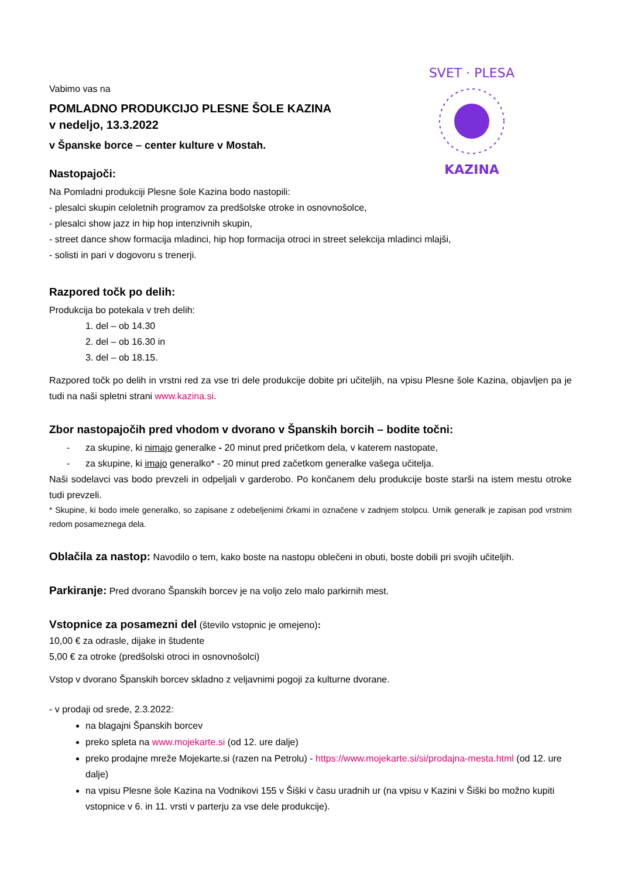SVET · PLESA
KAZINA
Vabimo vas na
POMLADNO PRODUKCIJO PLESNE ŠOLE KAZINA
v nedeljo, 13.3.2022
v Španske borce – center kulture v Mostah.
Nastopajoči:
Na Pomladni produkciji Plesne šole Kazina bodo nastopili:
- plesalci skupin celoletnih programov za predšolske otroke in osnovnošolce,
- plesalci show jazz in hip hop intenzivnih skupin,
- street dance show formacija mladinci, hip hop formacija otroci in street selekcija mladinci mlajši,
- solisti in pari v dogovoru s trenerji.
Razpored točk po delih:
Produkcija bo potekala v treh delih:
1. del – ob 14.30
2. del – ob 16.30 in
3. del – ob 18.15.
Razpored točk po delih in vrstni red za vse tri dele produkcije dobite pri učiteljih, na vpisu Plesne šole Kazina, objavljen pa je tudi na naši spletni strani www.kazina.si.
Zbor nastopajočih pred vhodom v dvorano v Španskih borcih – bodite točni:
- za skupine, ki nimajo generalke - 20 minut pred pričetkom dela, v katerem nastopate,
- za skupine, ki imajo generalko* - 20 minut pred začetkom generalke vašega učitelja.
Naši sodelavci vas bodo prevzeli in odpeljali v garderobo. Po končanem delu produkcije boste starši na istem mestu otroke tudi prevzeli.
* Skupine, ki bodo imele generalko, so zapisane z odebeljenimi črkami in označene v zadnjem stolpcu. Urnik generalk je zapisan pod vrstnim redom posameznega dela.
Oblačila za nastop: Navodilo o tem, kako boste na nastopu oblečeni in obuti, boste dobili pri svojih učiteljih.
Parkiranje: Pred dvorano Španskih borcev je na voljo zelo malo parkirnih mest.
Vstopnice za posamezni del (število vstopnic je omejeno):
10,00 € za odrasle, dijake in študente
5,00 € za otroke (predšolski otroci in osnovnošolci)
Vstop v dvorano Španskih borcev skladno z veljavnimi pogoji za kulturne dvorane.
- v prodaji od srede, 2.3.2022:
na blagajni Španskih borcev
preko spleta na www.mojekarte.si (od 12. ure dalje)
preko prodajne mreže Mojekarte.si (razen na Petrolu) - https://www.mojekarte.si/si/prodajna-mesta.html (od 12. ure dalje)
na vpisu Plesne šole Kazina na Vodnikovi 155 v Šiški v času uradnih ur (na vpisu v Kazini v Šiški bo možno kupiti vstopnice v 6. in 11. vrsti v parterju za vse dele produkcije).